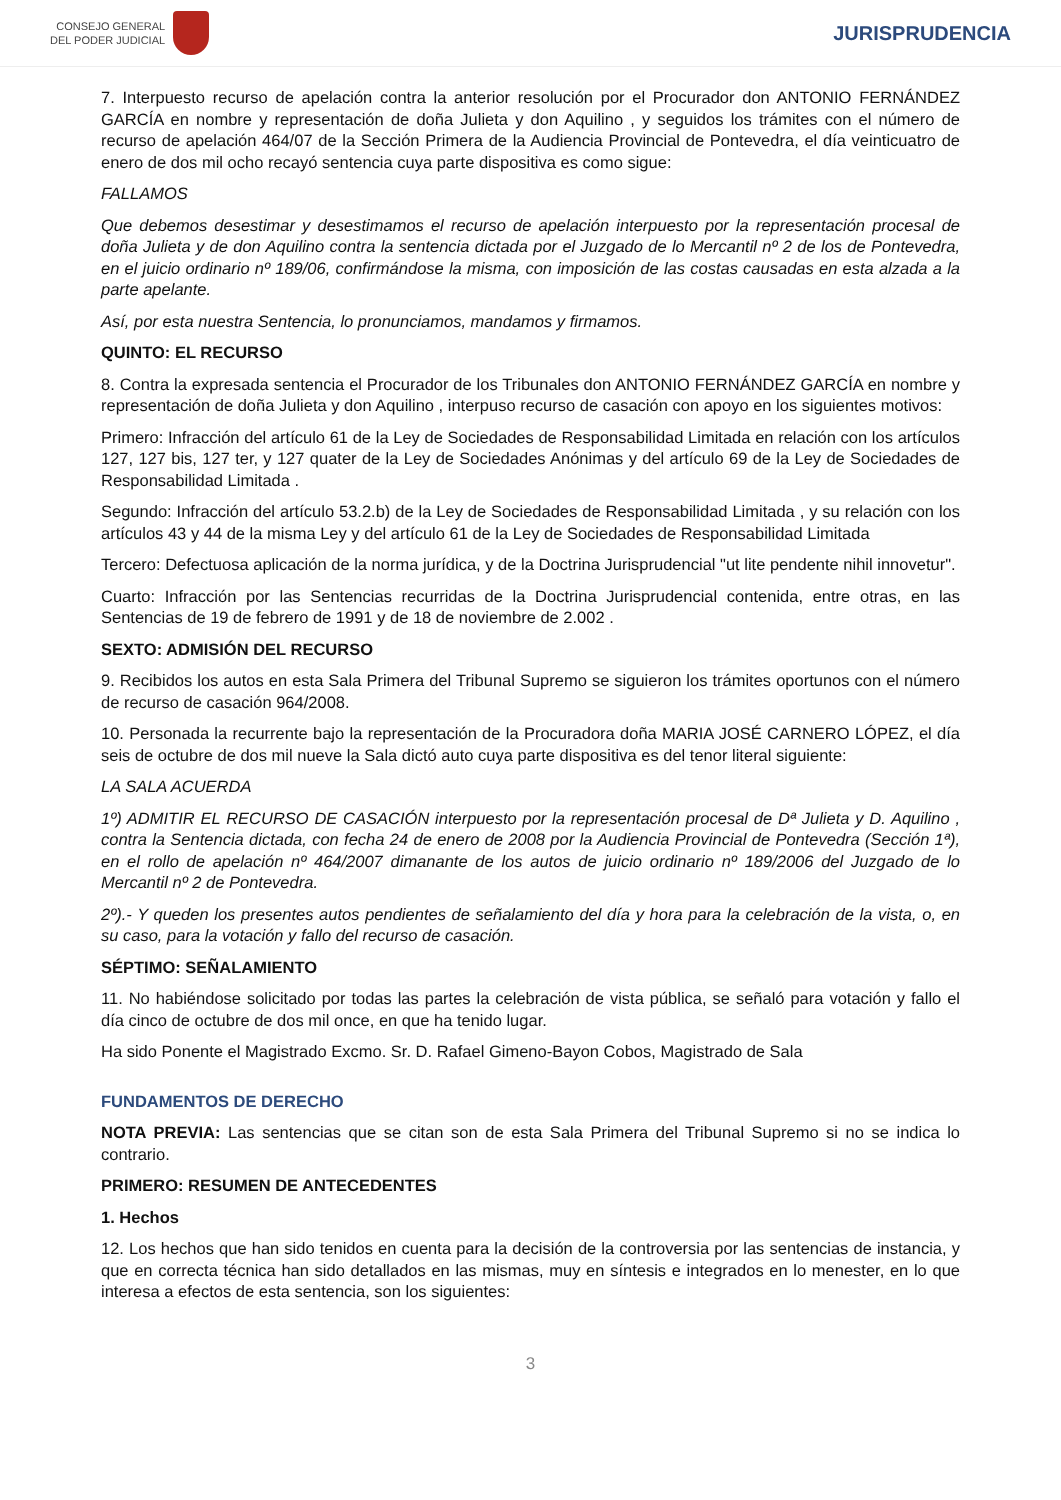CONSEJO GENERAL
DEL PODER JUDICIAL
JURISPRUDENCIA
7. Interpuesto recurso de apelación contra la anterior resolución por el Procurador don ANTONIO FERNÁNDEZ GARCÍA en nombre y representación de doña Julieta y don Aquilino , y seguidos los trámites con el número de recurso de apelación 464/07 de la Sección Primera de la Audiencia Provincial de Pontevedra, el día veinticuatro de enero de dos mil ocho recayó sentencia cuya parte dispositiva es como sigue:
FALLAMOS
Que debemos desestimar y desestimamos el recurso de apelación interpuesto por la representación procesal de doña Julieta y de don Aquilino contra la sentencia dictada por el Juzgado de lo Mercantil nº 2 de los de Pontevedra, en el juicio ordinario nº 189/06, confirmándose la misma, con imposición de las costas causadas en esta alzada a la parte apelante.
Así, por esta nuestra Sentencia, lo pronunciamos, mandamos y firmamos.
QUINTO: EL RECURSO
8. Contra la expresada sentencia el Procurador de los Tribunales don ANTONIO FERNÁNDEZ GARCÍA en nombre y representación de doña Julieta y don Aquilino , interpuso recurso de casación con apoyo en los siguientes motivos:
Primero: Infracción del artículo 61 de la Ley de Sociedades de Responsabilidad Limitada en relación con los artículos 127, 127 bis, 127 ter, y 127 quater de la Ley de Sociedades Anónimas y del artículo 69 de la Ley de Sociedades de Responsabilidad Limitada .
Segundo: Infracción del artículo 53.2.b) de la Ley de Sociedades de Responsabilidad Limitada , y su relación con los artículos 43 y 44 de la misma Ley y del artículo 61 de la Ley de Sociedades de Responsabilidad Limitada
Tercero: Defectuosa aplicación de la norma jurídica, y de la Doctrina Jurisprudencial "ut lite pendente nihil innovetur".
Cuarto: Infracción por las Sentencias recurridas de la Doctrina Jurisprudencial contenida, entre otras, en las Sentencias de 19 de febrero de 1991 y de 18 de noviembre de 2.002 .
SEXTO: ADMISIÓN DEL RECURSO
9. Recibidos los autos en esta Sala Primera del Tribunal Supremo se siguieron los trámites oportunos con el número de recurso de casación 964/2008.
10. Personada la recurrente bajo la representación de la Procuradora doña MARIA JOSÉ CARNERO LÓPEZ, el día seis de octubre de dos mil nueve la Sala dictó auto cuya parte dispositiva es del tenor literal siguiente:
LA SALA ACUERDA
1º) ADMITIR EL RECURSO DE CASACIÓN interpuesto por la representación procesal de Dª Julieta y D. Aquilino , contra la Sentencia dictada, con fecha 24 de enero de 2008 por la Audiencia Provincial de Pontevedra (Sección 1ª), en el rollo de apelación nº 464/2007 dimanante de los autos de juicio ordinario nº 189/2006 del Juzgado de lo Mercantil nº 2 de Pontevedra.
2º).- Y queden los presentes autos pendientes de señalamiento del día y hora para la celebración de la vista, o, en su caso, para la votación y fallo del recurso de casación.
SÉPTIMO: SEÑALAMIENTO
11. No habiéndose solicitado por todas las partes la celebración de vista pública, se señaló para votación y fallo el día cinco de octubre de dos mil once, en que ha tenido lugar.
Ha sido Ponente el Magistrado Excmo. Sr. D. Rafael Gimeno-Bayon Cobos, Magistrado de Sala
FUNDAMENTOS DE DERECHO
NOTA PREVIA: Las sentencias que se citan son de esta Sala Primera del Tribunal Supremo si no se indica lo contrario.
PRIMERO: RESUMEN DE ANTECEDENTES
1. Hechos
12. Los hechos que han sido tenidos en cuenta para la decisión de la controversia por las sentencias de instancia, y que en correcta técnica han sido detallados en las mismas, muy en síntesis e integrados en lo menester, en lo que interesa a efectos de esta sentencia, son los siguientes:
3